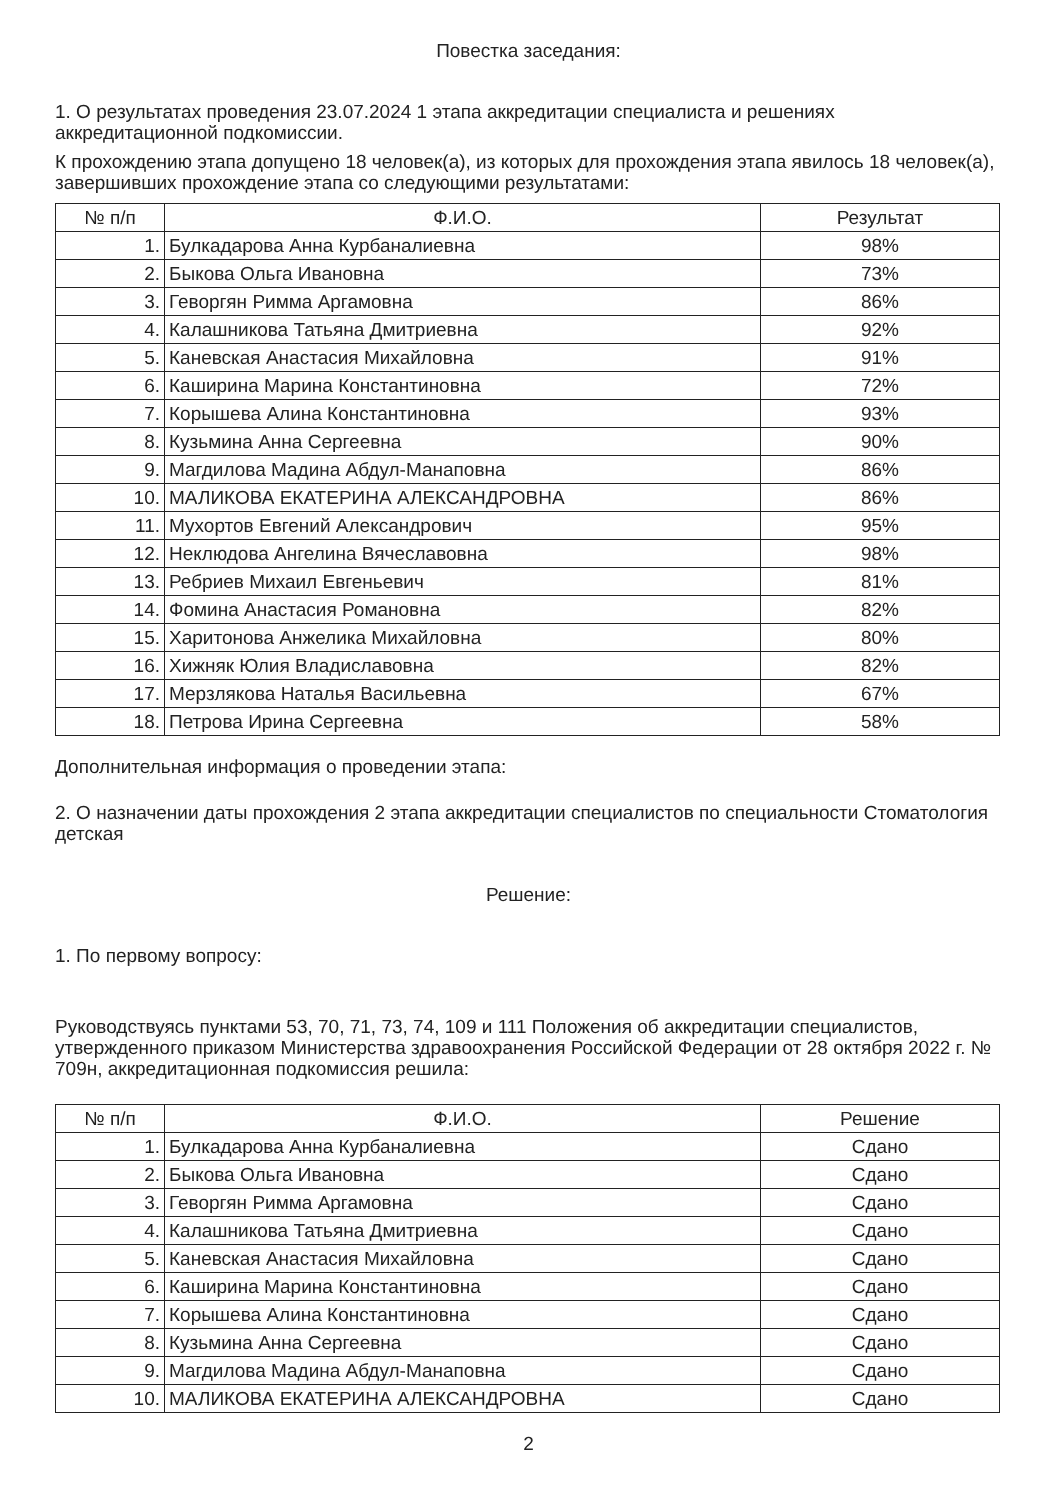Повестка заседания:
1. О результатах проведения 23.07.2024 1 этапа аккредитации специалиста и решениях аккредитационной подкомиссии.
К прохождению этапа допущено 18 человек(а), из которых для прохождения этапа явилось 18 человек(а), завершивших прохождение этапа со следующими результатами:
| № п/п | Ф.И.О. | Результат |
| --- | --- | --- |
| 1. | Булкадарова Анна Курбаналиевна | 98% |
| 2. | Быкова Ольга Ивановна | 73% |
| 3. | Геворгян Римма Аргамовна | 86% |
| 4. | Калашникова Татьяна Дмитриевна | 92% |
| 5. | Каневская Анастасия Михайловна | 91% |
| 6. | Каширина Марина Константиновна | 72% |
| 7. | Корышева Алина Константиновна | 93% |
| 8. | Кузьмина Анна Сергеевна | 90% |
| 9. | Магдилова Мадина Абдул-Манаповна | 86% |
| 10. | МАЛИКОВА ЕКАТЕРИНА АЛЕКСАНДРОВНА | 86% |
| 11. | Мухортов Евгений Александрович | 95% |
| 12. | Неклюдова Ангелина Вячеславовна | 98% |
| 13. | Ребриев Михаил Евгеньевич | 81% |
| 14. | Фомина Анастасия Романовна | 82% |
| 15. | Харитонова Анжелика Михайловна | 80% |
| 16. | Хижняк Юлия Владиславовна | 82% |
| 17. | Мерзлякова Наталья Васильевна | 67% |
| 18. | Петрова Ирина Сергеевна | 58% |
Дополнительная информация о проведении этапа:
2. О назначении даты прохождения 2 этапа аккредитации специалистов по специальности Стоматология детская
Решение:
1. По первому вопросу:
Руководствуясь пунктами 53, 70, 71, 73, 74, 109 и 111 Положения об аккредитации специалистов, утвержденного приказом Министерства здравоохранения Российской Федерации от 28 октября 2022 г. № 709н, аккредитационная подкомиссия решила:
| № п/п | Ф.И.О. | Решение |
| --- | --- | --- |
| 1. | Булкадарова Анна Курбаналиевна | Сдано |
| 2. | Быкова Ольга Ивановна | Сдано |
| 3. | Геворгян Римма Аргамовна | Сдано |
| 4. | Калашникова Татьяна Дмитриевна | Сдано |
| 5. | Каневская Анастасия Михайловна | Сдано |
| 6. | Каширина Марина Константиновна | Сдано |
| 7. | Корышева Алина Константиновна | Сдано |
| 8. | Кузьмина Анна Сергеевна | Сдано |
| 9. | Магдилова Мадина Абдул-Манаповна | Сдано |
| 10. | МАЛИКОВА ЕКАТЕРИНА АЛЕКСАНДРОВНА | Сдано |
2